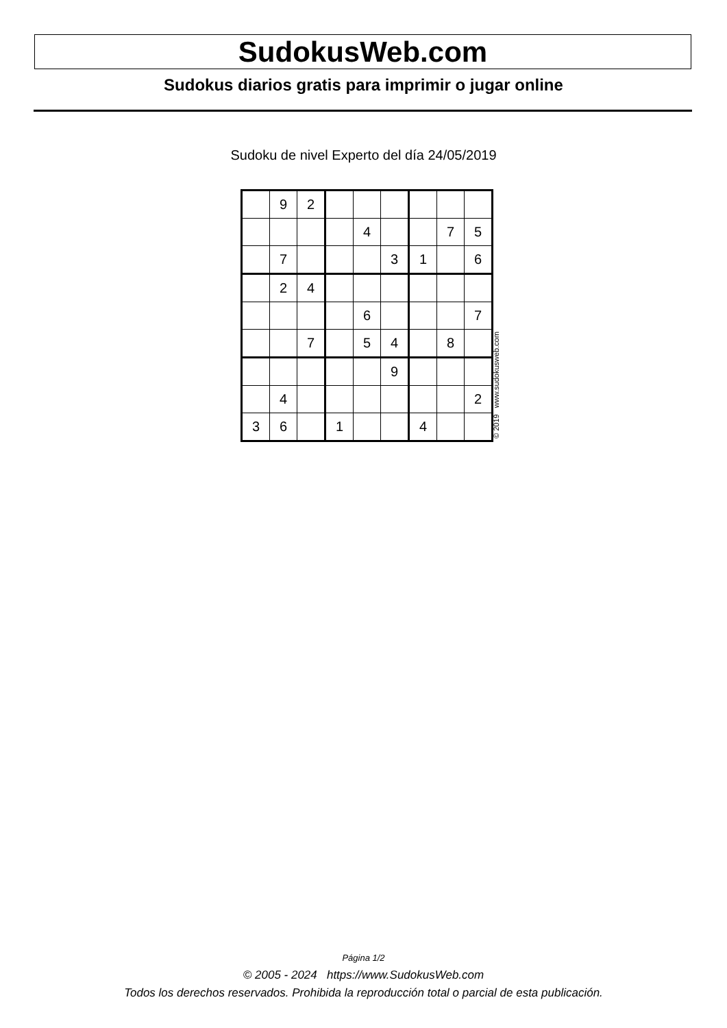SudokusWeb.com
Sudokus diarios gratis para imprimir o jugar online
Sudoku de nivel Experto del día 24/05/2019
| | 9 | 2 | | | | | | |
| | | | | 4 | | | 7 | 5 |
| | 7 | | | | 3 | 1 | | 6 |
| | 2 | 4 | | | | | | |
| | | | | 6 | | | | 7 |
| | | 7 | | 5 | 4 | | 8 | |
| | | | | | 9 | | | |
| | 4 | | | | | | | 2 |
| 3 | 6 | | 1 | | | 4 | | |
© 2019 www.sudokusweb.com
Página 1/2
© 2005 - 2024 https://www.SudokusWeb.com
Todos los derechos reservados. Prohibida la reproducción total o parcial de esta publicación.